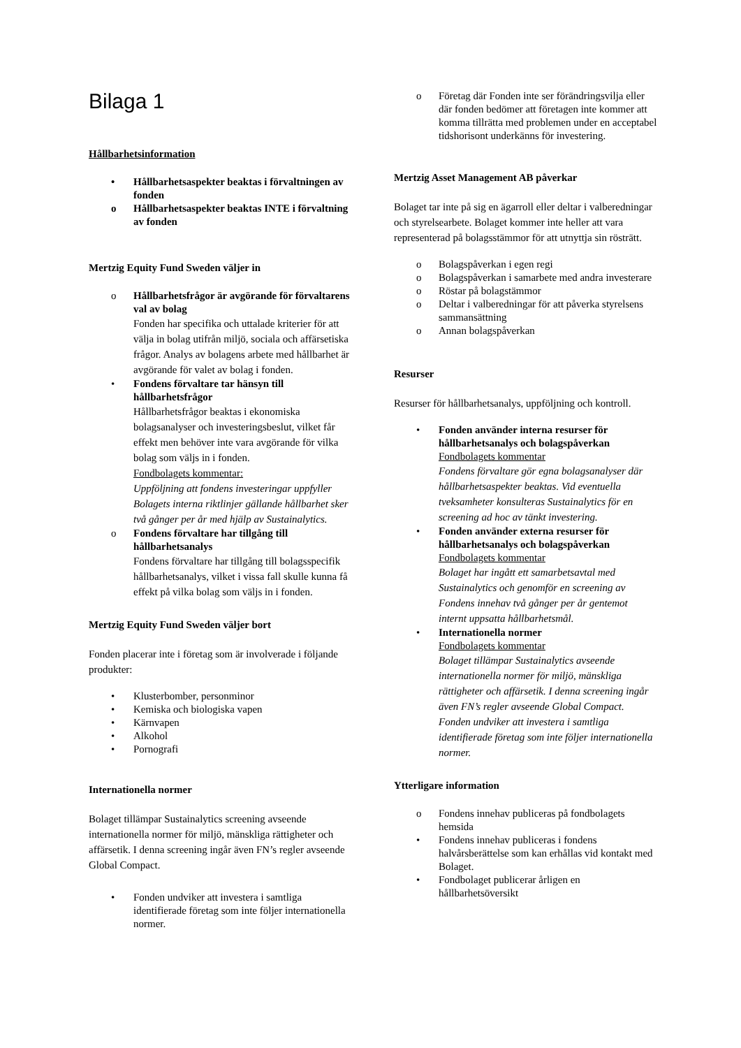Bilaga 1
Hållbarhetsinformation
• Hållbarhetsaspekter beaktas i förvaltningen av fonden
o Hållbarhetsaspekter beaktas INTE i förvaltning av fonden
Mertzig Equity Fund Sweden väljer in
o Hållbarhetsfrågor är avgörande för förvaltarens val av bolag
Fonden har specifika och uttalade kriterier för att välja in bolag utifrån miljö, sociala och affärsetiska frågor. Analys av bolagens arbete med hållbarhet är avgörande för valet av bolag i fonden.
• Fondens förvaltare tar hänsyn till hållbarhetsfrågor
Hållbarhetsfrågor beaktas i ekonomiska bolagsanalyser och investeringsbeslut, vilket får effekt men behöver inte vara avgörande för vilka bolag som väljs in i fonden.
Fondbolagets kommentar:
Uppföljning att fondens investeringar uppfyller Bolagets interna riktlinjer gällande hållbarhet sker två gånger per år med hjälp av Sustainalytics.
o Fondens förvaltare har tillgång till hållbarhetsanalys
Fondens förvaltare har tillgång till bolagsspecifik hållbarhetsanalys, vilket i vissa fall skulle kunna få effekt på vilka bolag som väljs in i fonden.
Mertzig Equity Fund Sweden väljer bort
Fonden placerar inte i företag som är involverade i följande produkter:
• Klusterbomber, personminor
• Kemiska och biologiska vapen
• Kärnvapen
• Alkohol
• Pornografi
Internationella normer
Bolaget tillämpar Sustainalytics screening avseende internationella normer för miljö, mänskliga rättigheter och affärsetik. I denna screening ingår även FN’s regler avseende Global Compact.
• Fonden undviker att investera i samtliga identifierade företag som inte följer internationella normer.
o Företag där Fonden inte ser förändringsvilja eller där fonden bedömer att företagen inte kommer att komma tillrätta med problemen under en acceptabel tidshorisont underkänns för investering.
Mertzig Asset Management AB påverkar
Bolaget tar inte på sig en ägarroll eller deltar i valberedningar och styrelsearbete. Bolaget kommer inte heller att vara representerad på bolagsstämmor för att utnyttja sin rösträtt.
o Bolagspåverkan i egen regi
o Bolagspåverkan i samarbete med andra investerare
o Röstar på bolagstämmor
o Deltar i valberedningar för att påverka styrelsens sammansättning
o Annan bolagspåverkan
Resurser
Resurser för hållbarhetsanalys, uppföljning och kontroll.
• Fonden använder interna resurser för hållbarhetsanalys och bolagspåverkan
Fondbolagets kommentar
Fondens förvaltare gör egna bolagsanalyser där hållbarhetsaspekter beaktas. Vid eventuella tveksamheter konsulteras Sustainalytics för en screening ad hoc av tänkt investering.
• Fonden använder externa resurser för hållbarhetsanalys och bolagspåverkan
Fondbolagets kommentar
Bolaget har ingått ett samarbetsavtal med Sustainalytics och genomför en screening av Fondens innehav två gånger per år gentemot internt uppsatta hållbarhetsmål.
• Internationella normer
Fondbolagets kommentar
Bolaget tillämpar Sustainalytics avseende internationella normer för miljö, mänskliga rättigheter och affärsetik. I denna screening ingår även FN’s regler avseende Global Compact. Fonden undviker att investera i samtliga identifierade företag som inte följer internationella normer.
Ytterligare information
o Fondens innehav publiceras på fondbolagets hemsida
• Fondens innehav publiceras i fondens halvårsberättelse som kan erhållas vid kontakt med Bolaget.
• Fondbolaget publicerar årligen en hållbarhetsöversikt